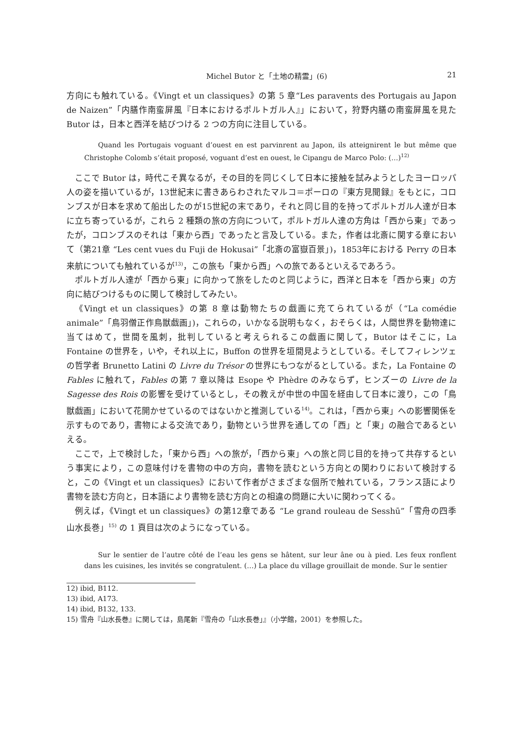Michel Butor と「土地の精霊」(6) 21
方向にも触れている。《Vingt et un classiques》の第 5 章“Les paravents des Portugais au Japon de Naizen”「内膳作南蛮屏風『日本におけるポルトガル人』」において，狩野内膳の南蛮屏風を見た Butor は，日本と西洋を結びつける 2 つの方向に注目している。
Quand les Portugais voguant d’ouest en est parvinrent au Japon, ils atteignirent le but même que Christophe Colomb s’était proposé, voguant d’est en ouest, le Cipangu de Marco Polo: (…)<sup>12)</sup>
ここで Butor は，時代こそ異なるが，その目的を同じくして日本に接触を試みようとしたヨーロッパ人の姿を描いているが，13世紀末に書きあらわされたマルコ＝ポーロの『東方見聞録』をもとに，コロンブスが日本を求めて船出したのが15世紀の末であり，それと同じ目的を持ってポルトガル人達が日本に立ち寄っているが，これら 2 種類の旅の方向について，ポルトガル人達の方角は「西から東」であったが，コロンブスのそれは「東から西」であったと言及している。また，作者は北斎に関する章において（第21章 “Les cent vues du Fuji de Hokusai”「北斎の富嶽百景」)，1853年における Perry の日本来航についても触れているが<sup>13)</sup>，この旅も「東から西」への旅であるといえるであろう。
ポルトガル人達が「西から東」に向かって旅をしたのと同じように，西洋と日本を「西から東」の方向に結びつけるものに関して検討してみたい。
《Vingt et un classiques》の第 8 章は動物たちの戯画に充てられているが（“La comédie animale”「鳥羽僧正作鳥獣戯画」)，これらの，いかなる説明もなく，おそらくは，人間世界を動物達に当てはめて，世間を風刺，批判していると考えられるこの戯画に関して，Butor はそこに，La Fontaine の世界を，いや，それ以上に，Buffon の世界を垣間見ようとしている。そしてフィレンツェの哲学者 Brunetto Latini の Livre du Trésor の世界にもつながるとしている。また，La Fontaine の Fables に触れて，Fables の第 7 章以降は Esope や Phèdre のみならず，ヒンズーの Livre de la Sagesse des Rois の影響を受けているとし，その教えが中世の中国を経由して日本に渡り，この「鳥獣戯画」において花開かせているのではないかと推測している<sup>14)</sup>。これは，「西から東」への影響関係を示すものであり，書物による交流であり，動物という世界を通しての「西」と「東」の融合であるといえる。
ここで，上で検討した，「東から西」への旅が，「西から東」への旅と同じ目的を持って共存するという事実により，この意味付けを書物の中の方向，書物を読むという方向との関わりにおいて検討すると，この《Vingt et un classiques》において作者がさまざまな個所で触れている，フランス語により書物を読む方向と，日本語により書物を読む方向との相違の問題に大いに関わってくる。
例えば，《Vingt et un classiques》の第12章である “Le grand rouleau de Sesshū”「雪舟の四季山水長巻」<sup>15)</sup> の 1 頁目は次のようになっている。
Sur le sentier de l’autre côté de l’eau les gens se hâtent, sur leur âne ou à pied. Les feux ronflent dans les cuisines, les invités se congratulent. (…) La place du village grouillait de monde. Sur le sentier
12) ibid, B112.
13) ibid, A173.
14) ibid, B132, 133.
15) 雪舟『山水長巻』に関しては，島尾新『雪舟の「山水長巻」』（小学館，2001）を参照した。